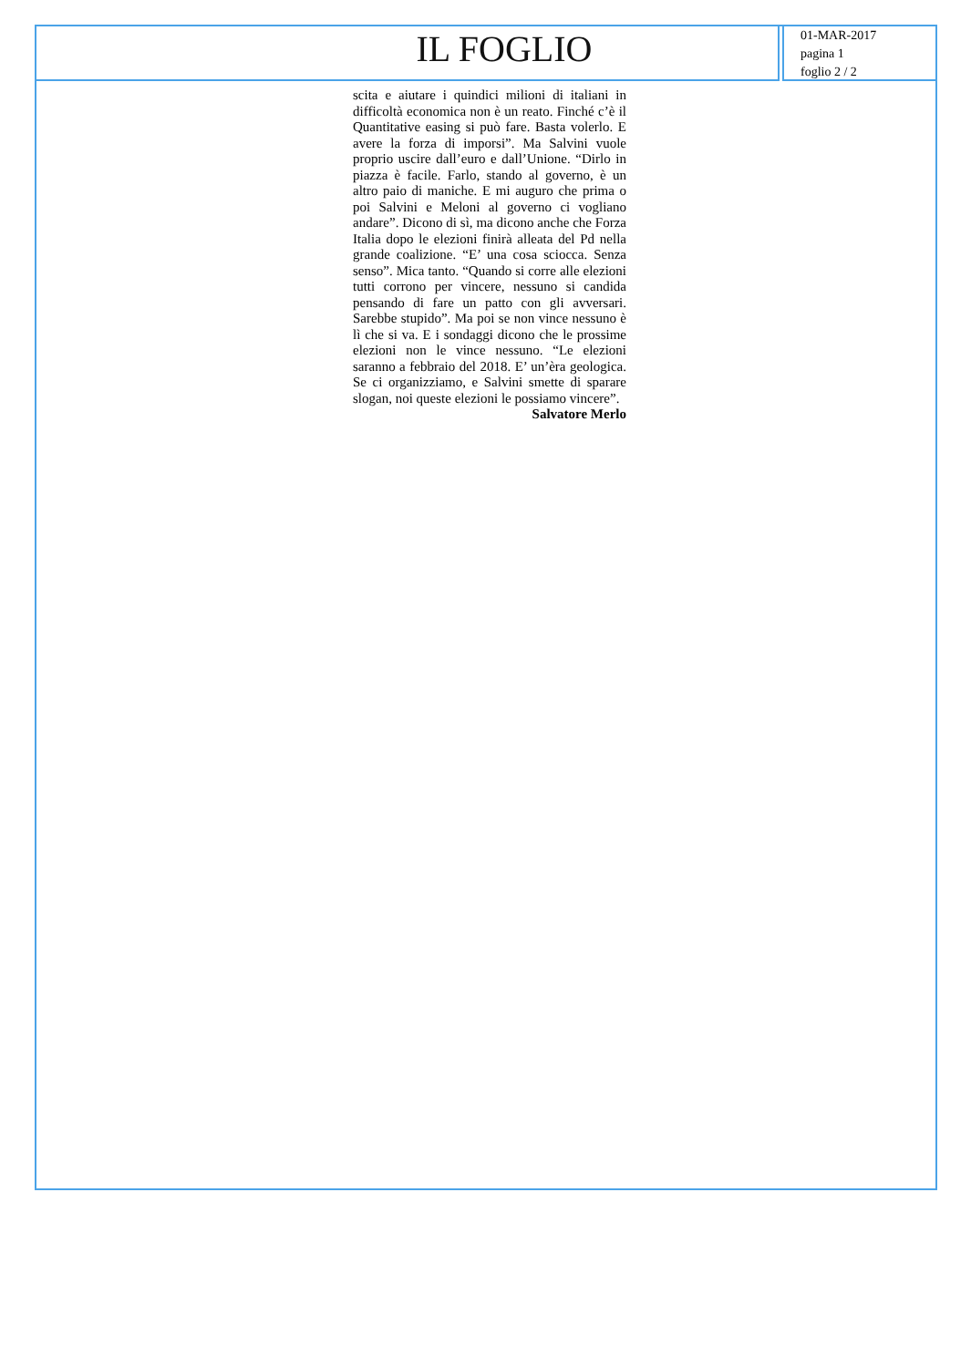IL FOGLIO
01-MAR-2017
pagina 1
foglio 2 / 2
scita e aiutare i quindici milioni di italiani in difficoltà economica non è un reato. Finché c’è il Quantitative easing si può fare. Basta volerlo. E avere la forza di imporsi”. Ma Salvini vuole proprio uscire dall’euro e dall’Unione. “Dirlo in piazza è facile. Farlo, stando al governo, è un altro paio di maniche. E mi auguro che prima o poi Salvini e Meloni al governo ci vogliano andare”. Dicono di sì, ma dicono anche che Forza Italia dopo le elezioni finirà alleata del Pd nella grande coalizione. “E’ una cosa sciocca. Senza senso”. Mica tanto. “Quando si corre alle elezioni tutti corrono per vincere, nessuno si candida pensando di fare un patto con gli avversari. Sarebbe stupido”. Ma poi se non vince nessuno è lì che si va. E i sondaggi dicono che le prossime elezioni non le vince nessuno. “Le elezioni saranno a febbraio del 2018. E’ un’èra geologica. Se ci organizziamo, e Salvini smette di sparare slogan, noi queste elezioni le possiamo vincere”.
Salvatore Merlo